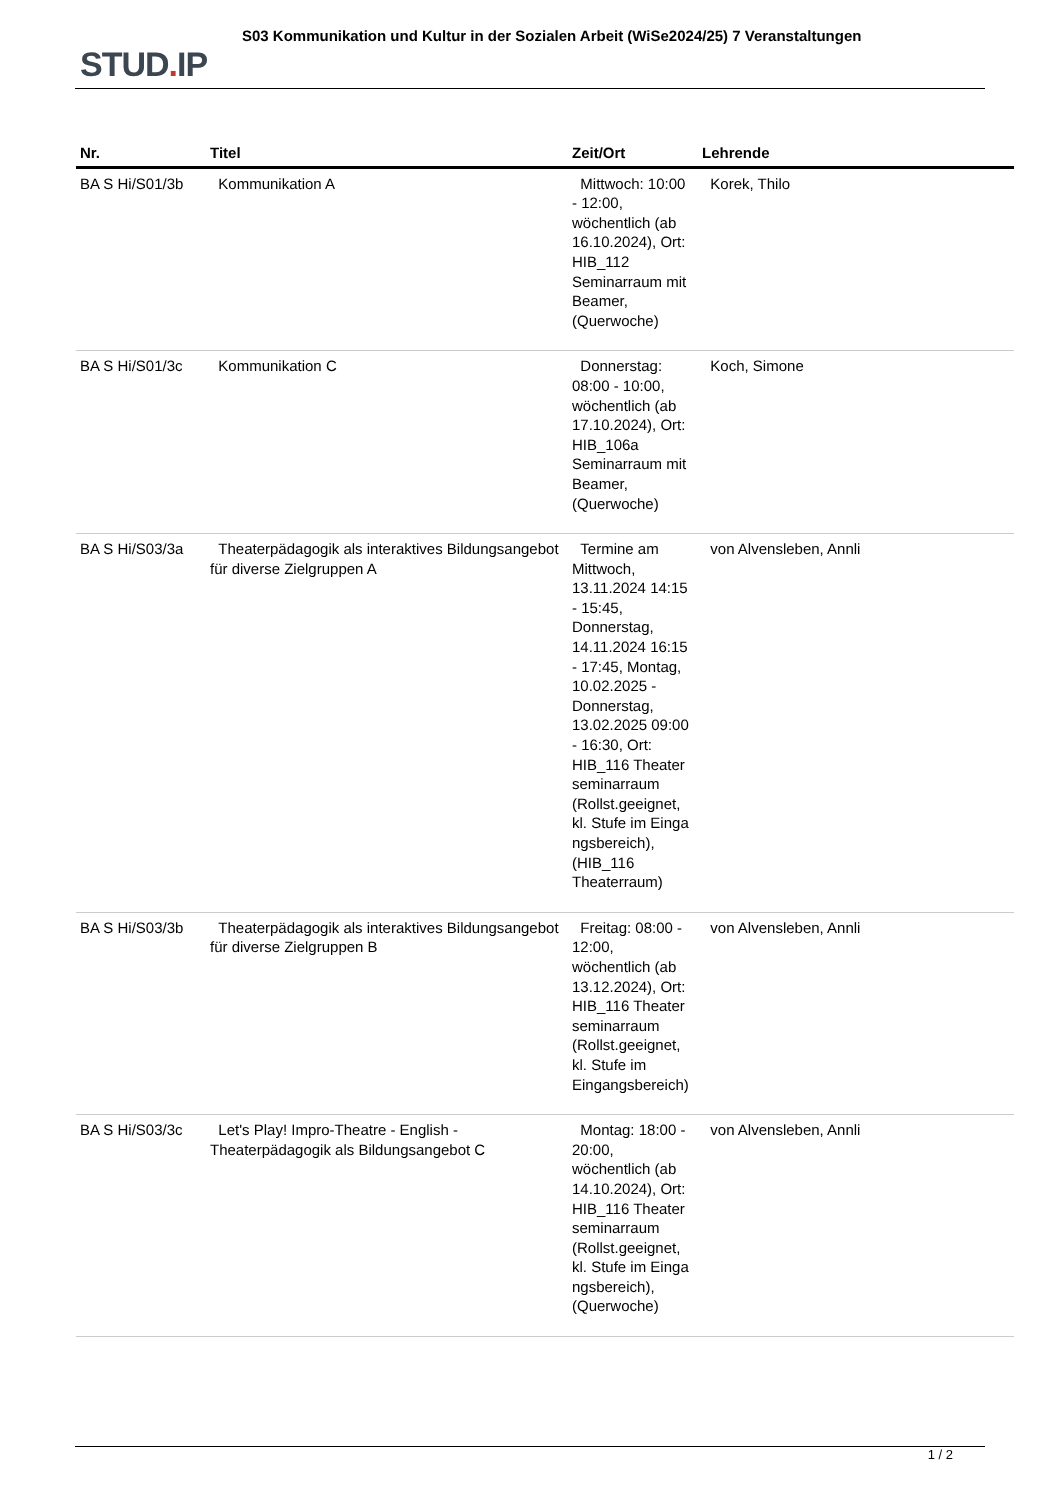STUD. IP
S03 Kommunikation und Kultur in der Sozialen Arbeit (WiSe2024/25) 7 Veranstaltungen
| Nr. | Titel | Zeit/Ort | Lehrende |
| --- | --- | --- | --- |
| BA S Hi/S01/3b | Kommunikation A | Mittwoch: 10:00 - 12:00, wöchentlich (ab 16.10.2024), Ort: HIB_112 Seminarraum mit Beamer, (Querwoche) | Korek, Thilo |
| BA S Hi/S01/3c | Kommunikation C | Donnerstag: 08:00 - 10:00, wöchentlich (ab 17.10.2024), Ort: HIB_106a Seminarraum mit Beamer, (Querwoche) | Koch, Simone |
| BA S Hi/S03/3a | Theaterpädagogik als interaktives Bildungsangebot für diverse Zielgruppen A | Termine am Mittwoch, 13.11.2024 14:15 - 15:45, Donnerstag, 14.11.2024 16:15 - 17:45, Montag, 10.02.2025 - Donnerstag, 13.02.2025 09:00 - 16:30, Ort: HIB_116 Theater seminarraum (Rollst.geeignet, kl. Stufe im Einga ngsbereich), (HIB_116 Theaterraum) | von Alvensleben, Annli |
| BA S Hi/S03/3b | Theaterpädagogik als interaktives Bildungsangebot für diverse Zielgruppen B | Freitag: 08:00 - 12:00, wöchentlich (ab 13.12.2024), Ort: HIB_116 Theater seminarraum (Rollst.geeignet, kl. Stufe im Eingangsbereich) | von Alvensleben, Annli |
| BA S Hi/S03/3c | Let's Play! Impro-Theatre - English - Theaterpädagogik als Bildungsangebot C | Montag: 18:00 - 20:00, wöchentlich (ab 14.10.2024), Ort: HIB_116 Theater seminarraum (Rollst.geeignet, kl. Stufe im Einga ngsbereich), (Querwoche) | von Alvensleben, Annli |
1 / 2